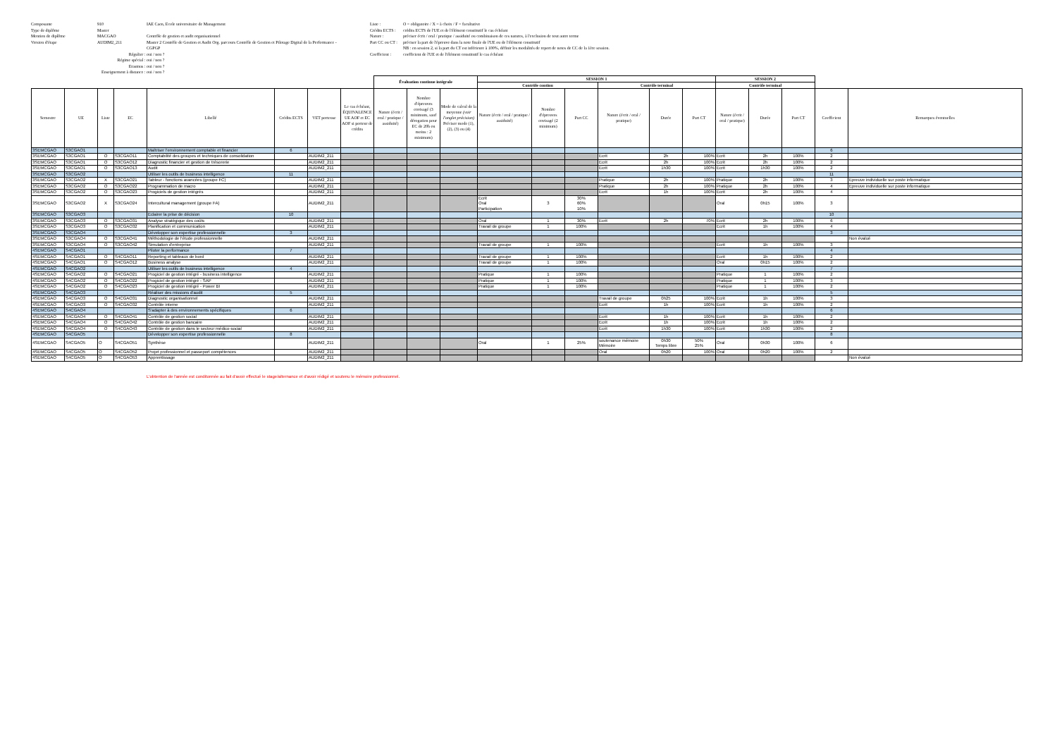Composante 910 IAE Caen, Ecole universitaire de Management
Type de diplôme Master
Mention de diplôme MACGAO Contrôle de gestion et audit organisationnel
Version d'étape AUDIM2_211 Master 2 Contrôle de Gestion et Audit Org. parcours Contrôle de Gestion et Pilotage Digital de la Performance - CGPGP
Régulier : oui / non ?
Régime spécial : oui / non ?
Erasmus : oui / non ?
Enseignement à distance : oui / non ?
Liste : O = obligatoire / X = à choix / F = facultative
Crédits ECTS : crédits ECTS de l'UE et de l'élément constitutif le cas échéant
Nature : préciser écrit / oral / pratique / assiduité ou combinaison de ces natures, à l'exclusion de tout autre terme
Part CC ou CT : préciser la part de l'épreuve dans la note finale de l'UE ou de l'élément constitutif
NB : en session 2, si la part du CT est inférieure à 100%, définir les modalités de report de notes de CC de la 1ère session.
Coefficient : coefficient de l'UE et de l'élément constitutif le cas échéant
| | | | | | | | | Évaluation continue intégrale | | | SESSION 1 | | | | | | SESSION 2 | | | | |
| --- | --- | --- | --- | --- | --- | --- | --- | --- | --- | --- | --- | --- | --- | --- | --- | --- | --- | --- | --- | --- | --- |
| | | | | | | | | | | | Contrôle continu | | | Contrôle terminal | | | Contrôle terminal | | | | |
| Semestre | UE | Liste | EC | Libellé | Crédits ECTS | VET porteuse | Le cas échéant, ÉQUIVALENCE UE AOF et EC AOF si porteur de crédits | Nature (écrit / oral / pratique / assiduité) | Nombre d'épreuves envisagé (3 minimum, sauf dérogation pour EC de 20h ou moins : 2 minimum) | Mode de calcul de la moyenne (voir l'onglet précision) Préciser mode (1), (2), (3) ou (4) | Nature (écrit / oral / pratique / assiduité) | Nombre d'épreuves envisagé (2 minimum) | Part CC | Nature (écrit / oral / pratique) | Durée | Part CT | Nature (écrit / oral / pratique) | Durée | Part CT | Coefficient | Remarques éventuelles |
| 3SEMCGAO | S3CGAO1 | | | Maîtriser l'environnement comptable et financier | 6 | | | | | | | | | | | | | | | 6 | |
| 3SEMCGAO | S3CGAO1 | O | S3CGAO11 | Comptabilité des groupes et techniques de consolidation | | AUDIM2_211 | | | | | | | | Ecrit | 2h | 100% | Ecrit | 2h | 100% | 2 | |
| 3SEMCGAO | S3CGAO1 | O | S3CGAO12 | Diagnostic financier et gestion de trésorerie | | AUDIM2_211 | | | | | | | | Ecrit | 2h | 100% | Ecrit | 2h | 100% | 2 | |
| 3SEMCGAO | S3CGAO1 | O | S3CGAO13 | Audit | | AUDIM2_211 | | | | | | | | Ecrit | 1h30 | 100% | Ecrit | 1h30 | 100% | 2 | |
| 3SEMCGAO | S3CGAO2 | | | Utiliser les outils de business intelligence | 11 | | | | | | | | | | | | | | | 11 | |
| 3SEMCGAO | S3CGAO2 | X | S3CGAO21 | Tableur - fonctions avancées (groupe FC) | | AUDIM2_211 | | | | | | | | Pratique | 2h | 100% | Pratique | 2h | 100% | 3 | Epreuve individuelle sur poste informatique |
| 3SEMCGAO | S3CGAO2 | O | S3CGAO22 | Programmation de macro | | AUDIM2_211 | | | | | | | | Pratique | 2h | 100% | Pratique | 2h | 100% | 4 | Epreuve individuelle sur poste informatique |
| 3SEMCGAO | S3CGAO2 | O | S3CGAO23 | Progiciels de gestion intégrés | | AUDIM2_211 | | | | | | | | Ecrit | 1h | 100% | Ecrit | 2h | 100% | 4 | |
| 3SEMCGAO | S3CGAO2 | X | S3CGAO24 | Intercultural management (groupe FA) | | AUDIM2_211 | | | | | Ecrit Oral Participation | 3 | 30% 60% 10% | | | | Oral | 0h15 | 100% | 3 | |
| 3SEMCGAO | S3CGAO3 | | | Eclairer la prise de décision | 10 | | | | | | | | | | | | | | | 10 | |
| 3SEMCGAO | S3CGAO3 | O | S3CGAO31 | Analyse stratégique des coûts | | AUDIM2_211 | | | | | Oral | 1 | 30% | Ecrit | 2h | 70% | Ecrit | 2h | 100% | 6 | |
| 3SEMCGAO | S3CGAO3 | O | S3CGAO32 | Planification et communication | | AUDIM2_211 | | | | | Travail de groupe | 1 | 100% | | | | Ecrit | 1h | 100% | 4 | |
| 3SEMCGAO | S3CGAO4 | | | Développer son expertise professionnelle | 3 | | | | | | | | | | | | | | | 3 | |
| 3SEMCGAO | S3CGAO4 | O | S3CGAO41 | Méthodologie de l'étude professionnelle | | AUDIM2_211 | | | | | | | | | | | | | | | Non évalué |
| 3SEMCGAO | S3CGAO4 | O | S3CGAO42 | Simulation d'entreprise | | AUDIM2_211 | | | | | Travail de groupe | 1 | 100% | | | | Ecrit | 1h | 100% | 3 | |
| 4SEMCGAO | S4CGAO1 | | | Piloter la performance | 7 | | | | | | | | | | | | | | | 4 | |
| 4SEMCGAO | S4CGAO1 | O | S4CGAO11 | Reporting et tableaux de bord | | AUDIM2_211 | | | | | Travail de groupe | 1 | 100% | | | | Ecrit | 1h | 100% | 2 | |
| 4SEMCGAO | S4CGAO1 | O | S4CGAO12 | Business analyse | | AUDIM2_211 | | | | | Travail de groupe | 1 | 100% | | | | Oral | 0h15 | 100% | 2 | |
| 4SEMCGAO | S4CGAO2 | | | Utiliser les outils de business intelligence | 4 | | | | | | | | | | | | | | | 7 | |
| 4SEMCGAO | S4CGAO2 | O | S4CGAO21 | Progiciel de gestion intégré - business intelligence | | AUDIM2_211 | | | | | Pratique | 1 | 100% | | | | Pratique | 1 | 100% | 2 | |
| 4SEMCGAO | S4CGAO2 | O | S4CGAO22 | Progiciel de gestion intégré - SAP | | AUDIM2_211 | | | | | Pratique | 1 | 100% | | | | Pratique | 1 | 100% | 3 | |
| 4SEMCGAO | S4CGAO2 | O | S4CGAO23 | Progiciel de gestion intégré - Power BI | | AUDIM2_211 | | | | | Pratique | 1 | 100% | | | | Pratique | 1 | 100% | 2 | |
| 4SEMCGAO | S4CGAO3 | | | Réaliser des missions d'audit | 5 | | | | | | | | | | | | | | | 5 | |
| 4SEMCGAO | S4CGAO3 | O | S4CGAO31 | Diagnostic organisationnel | | AUDIM2_211 | | | | | | | | Travail de groupe | 0h25 | 100% | Ecrit | 1h | 100% | 3 | |
| 4SEMCGAO | S4CGAO3 | O | S4CGAO32 | Contrôle interne | | AUDIM2_211 | | | | | | | | Ecrit | 1h | 100% | Ecrit | 1h | 100% | 2 | |
| 4SEMCGAO | S4CGAO4 | | | S'adapter à des environnements spécifiques | 6 | | | | | | | | | | | | | | | 6 | |
| 4SEMCGAO | S4CGAO4 | O | S4CGAO41 | Contrôle de gestion social | | AUDIM2_211 | | | | | | | | Ecrit | 1h | 100% | Ecrit | 1h | 100% | 2 | |
| 4SEMCGAO | S4CGAO4 | O | S4CGAO42 | Contrôle de gestion bancaire | | AUDIM2_211 | | | | | | | | Ecrit | 1h | 100% | Ecrit | 1h | 100% | 2 | |
| 4SEMCGAO | S4CGAO4 | O | S4CGAO43 | Contrôle de gestion dans le secteur médico-social | | AUDIM2_211 | | | | | | | | Ecrit | 1h30 | 100% | Ecrit | 1h30 | 100% | 2 | |
| 4SEMCGAO | S4CGAO5 | | | Développer son expertise professionnelle | 8 | | | | | | | | | | | | | | | 8 | |
| 4SEMCGAO | S4CGAO5 | O | S4CGAO51 | Synthèse | | AUDIM2_211 | | | | | Oral | 1 | 25% | soutenance mémoire Mémoire | 0h30 Temps libre | 50% 25% | Oral | 0h30 | 100% | 6 | |
| 4SEMCGAO | S4CGAO5 | O | S4CGAO52 | Projet professionnel et passeport compétences | | AUDIM2_211 | | | | | | | | Oral | 0h20 | 100% | Oral | 0h20 | 100% | 2 | |
| 4SEMCGAO | S4CGAO5 | O | S4CGAO53 | Apprentissage | | AUDIM2_211 | | | | | | | | | | | | | | | Non évalué |
L'obtention de l'année est conditonnée au fait d'avoir effectué le stage/alternance et d'avoir rédigé et soutenu le mémoire professionnel.